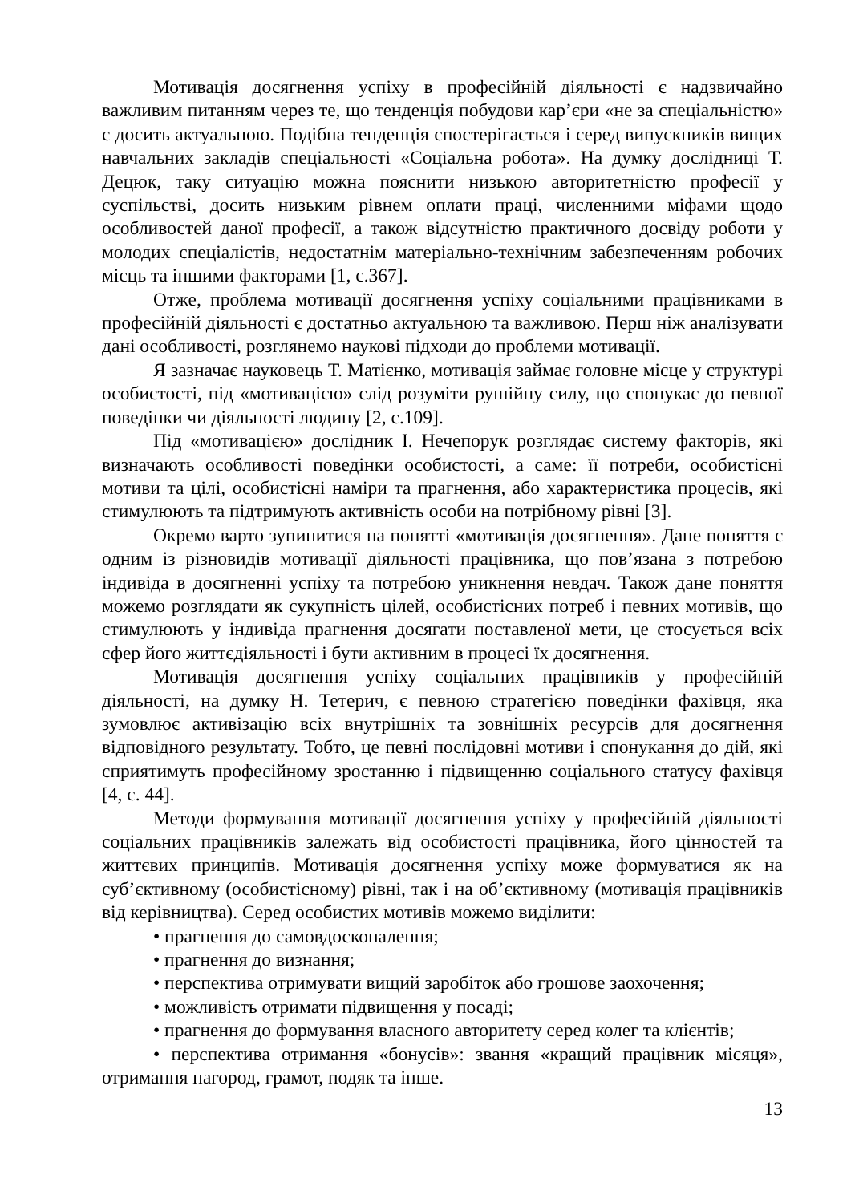Мотивація досягнення успіху в професійній діяльності є надзвичайно важливим питанням через те, що тенденція побудови кар’єри «не за спеціальністю» є досить актуальною. Подібна тенденція спостерігається і серед випускників вищих навчальних закладів спеціальності «Соціальна робота». На думку дослідниці Т. Децюк, таку ситуацію можна пояснити низькою авторитетністю професії у суспільстві, досить низьким рівнем оплати праці, численними міфами щодо особливостей даної професії, а також відсутністю практичного досвіду роботи у молодих спеціалістів, недостатнім матеріально-технічним забезпеченням робочих місць та іншими факторами [1, с.367].
Отже, проблема мотивації досягнення успіху соціальними працівниками в професійній діяльності є достатньо актуальною та важливою. Перш ніж аналізувати дані особливості, розглянемо наукові підходи до проблеми мотивації.
Я зазначає науковець Т. Матієнко, мотивація займає головне місце у структурі особистості, під «мотивацією» слід розуміти рушійну силу, що спонукає до певної поведінки чи діяльності людину [2, с.109].
Під «мотивацією» дослідник І. Нечепорук розглядає систему факторів, які визначають особливості поведінки особистості, а саме: її потреби, особистісні мотиви та цілі, особистісні наміри та прагнення, або характеристика процесів, які стимулюють та підтримують активність особи на потрібному рівні [3].
Окремо варто зупинитися на понятті «мотивація досягнення». Дане поняття є одним із різновидів мотивації діяльності працівника, що пов’язана з потребою індивіда в досягненні успіху та потребою уникнення невдач. Також дане поняття можемо розглядати як сукупність цілей, особистісних потреб і певних мотивів, що стимулюють у індивіда прагнення досягати поставленої мети, це стосується всіх сфер його життєдіяльності і бути активним в процесі їх досягнення.
Мотивація досягнення успіху соціальних працівників у професійній діяльності, на думку Н. Тетерич, є певною стратегією поведінки фахівця, яка зумовлює активізацію всіх внутрішніх та зовнішніх ресурсів для досягнення відповідного результату. Тобто, це певні послідовні мотиви і спонукання до дій, які сприятимуть професійному зростанню і підвищенню соціального статусу фахівця [4, с. 44].
Методи формування мотивації досягнення успіху у професійній діяльності соціальних працівників залежать від особистості працівника, його цінностей та життєвих принципів. Мотивація досягнення успіху може формуватися як на суб’єктивному (особистісному) рівні, так і на об’єктивному (мотивація працівників від керівництва). Серед особистих мотивів можемо виділити:
• прагнення до самовдосконалення;
• прагнення до визнання;
• перспектива отримувати вищий заробіток або грошове заохочення;
• можливість отримати підвищення у посаді;
• прагнення до формування власного авторитету серед колег та клієнтів;
• перспектива отримання «бонусів»: звання «кращий працівник місяця», отримання нагород, грамот, подяк та інше.
13